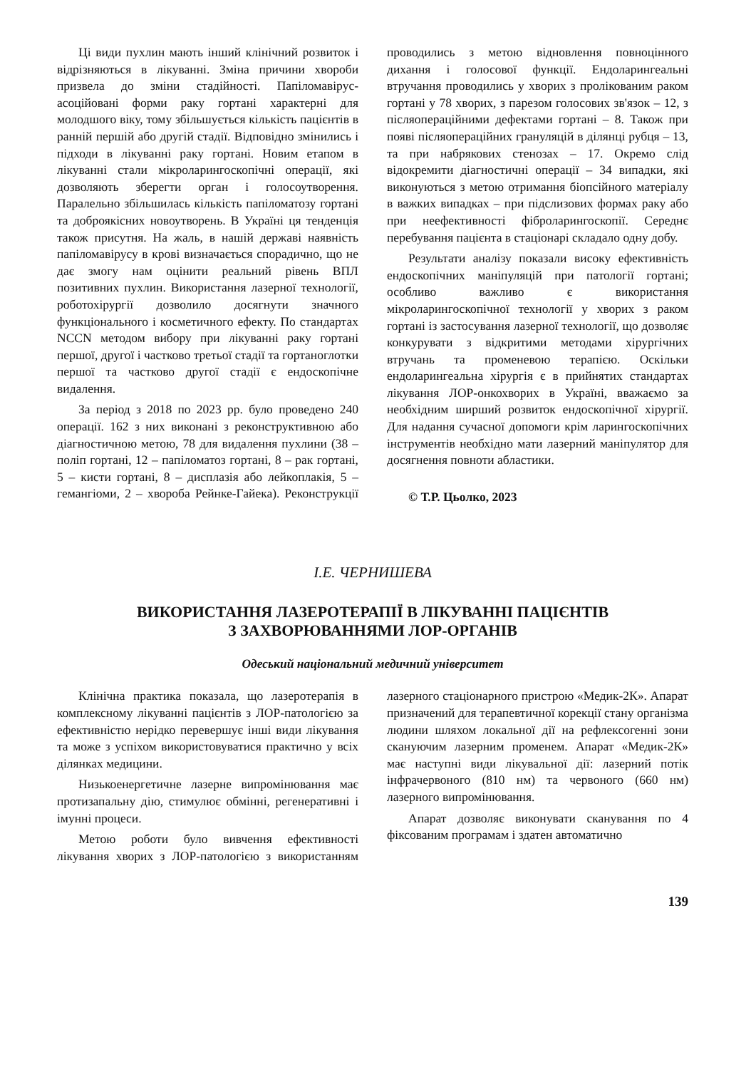Ці види пухлин мають інший клінічний розвиток і відрізняються в лікуванні. Зміна причини хвороби призвела до зміни стадійності. Папіломавірус-асоційовані форми раку гортані характерні для молодшого віку, тому збільшується кількість пацієнтів в ранній першій або другій стадії. Відповідно змінились і підходи в лікуванні раку гортані. Новим етапом в лікуванні стали мікроларингоскопічні операції, які дозволяють зберегти орган і голосоутворення. Паралельно збільшилась кількість папіломатозу гортані та доброякісних новоутворень. В Україні ця тенденція також присутня. На жаль, в нашій державі наявність папіломавірусу в крові визначається спорадично, що не дає змогу нам оцінити реальний рівень ВПЛ позитивних пухлин. Використання лазерної технології, роботохірургії дозволило досягнути значного функціонального і косметичного ефекту. По стандартах NCCN методом вибору при лікуванні раку гортані першої, другої і частково третьої стадії та гортаноглотки першої та частково другої стадії є ендоскопічне видалення.
За період з 2018 по 2023 рр. було проведено 240 операції. 162 з них виконані з реконструктивною або діагностичною метою, 78 для видалення пухлини (38 – поліп гортані, 12 – папіломатоз гортані, 8 – рак гортані, 5 – кисти гортані, 8 – дисплазія або лейкоплакія, 5 – гемангіоми, 2 – хвороба Рейнке-Гайека). Реконструкції проводились з метою відновлення повноцінного дихання і голосової функції. Ендоларингеальні втручання проводились у хворих з пролікованим раком гортані у 78 хворих, з парезом голосових зв'язок – 12, з післяопераційними дефектами гортані – 8. Також при появі післяопераційних грануляцій в ділянці рубця – 13, та при набрякових стенозах – 17. Окремо слід відокремити діагностичні операції – 34 випадки, які виконуються з метою отримання біопсійного матеріалу в важких випадках – при підслизових формах раку або при неефективності фіброларингоскопії. Середнє перебування пацієнта в стаціонарі складало одну добу.
Результати аналізу показали високу ефективність ендоскопічних маніпуляцій при патології гортані; особливо важливо є використання мікроларингоскопічної технології у хворих з раком гортані із застосування лазерної технології, що дозволяє конкурувати з відкритими методами хірургічних втручань та променевою терапією. Оскільки ендоларингеальна хірургія є в прийнятих стандартах лікування ЛОР-онкохворих в Україні, вважаємо за необхідним ширший розвиток ендоскопічної хірургії. Для надання сучасної допомоги крім ларингоскопічних інструментів необхідно мати лазерний маніпулятор для досягнення повноти абластики.
© Т.Р. Цьолко, 2023
І.Е. ЧЕРНИШЕВА
ВИКОРИСТАННЯ ЛАЗЕРОТЕРАПІЇ В ЛІКУВАННІ ПАЦІЄНТІВ
З ЗАХВОРЮВАННЯМИ ЛОР-ОРГАНІВ
Одеський національний медичний університет
Клінічна практика показала, що лазеротерапія в комплексному лікуванні пацієнтів з ЛОР-патологією за ефективністю нерідко перевершує інші види лікування та може з успіхом використовуватися практично у всіх ділянках медицини.
Низькоенергетичне лазерне випромінювання має протизапальну дію, стимулює обмінні, регенеративні і імунні процеси.
Метою роботи було вивчення ефективності лікування хворих з ЛОР-патологією з використанням лазерного стаціонарного пристрою «Медик-2К». Апарат призначений для терапевтичної корекції стану організма людини шляхом локальної дії на рефлексогенні зони скануючим лазерним променем. Апарат «Медик-2К» має наступні види лікувальної дії: лазерний потік інфрачервоного (810 нм) та червоного (660 нм) лазерного випромінювання.
Апарат дозволяє виконувати сканування по 4 фіксованим програмам і здатен автоматично
139